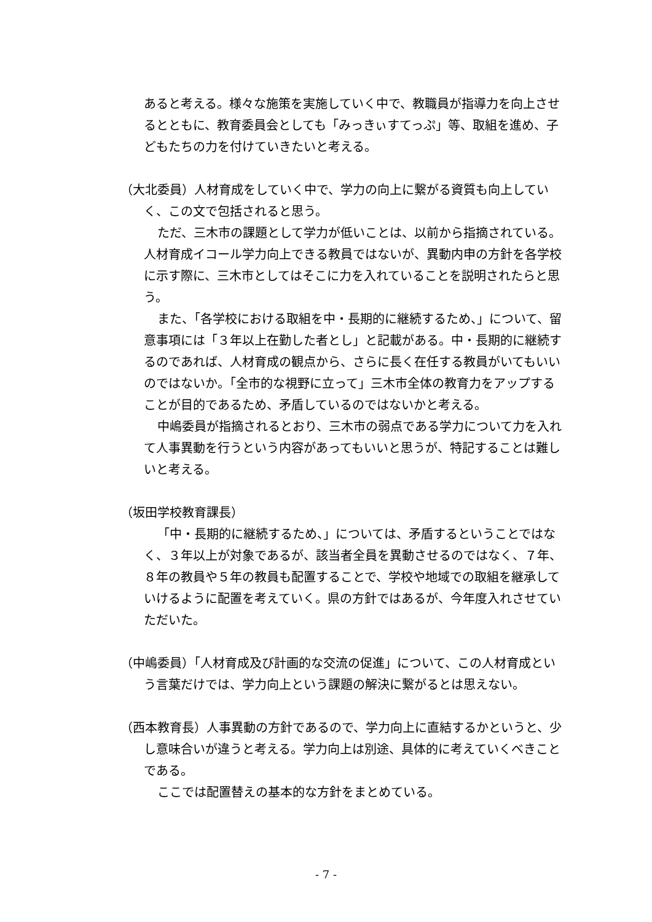あると考える。様々な施策を実施していく中で、教職員が指導力を向上させるとともに、教育委員会としても「みっきぃすてっぷ」等、取組を進め、子どもたちの力を付けていきたいと考える。
（大北委員）人材育成をしていく中で、学力の向上に繋がる資質も向上していく、この文で包括されると思う。
ただ、三木市の課題として学力が低いことは、以前から指摘されている。人材育成イコール学力向上できる教員ではないが、異動内申の方針を各学校に示す際に、三木市としてはそこに力を入れていることを説明されたらと思う。
また、「各学校における取組を中・長期的に継続するため、」について、留意事項には「３年以上在勤した者とし」と記載がある。中・長期的に継続するのであれば、人材育成の観点から、さらに長く在任する教員がいてもいいのではないか。「全市的な視野に立って」三木市全体の教育力をアップすることが目的であるため、矛盾しているのではないかと考える。
中嶋委員が指摘されるとおり、三木市の弱点である学力について力を入れて人事異動を行うという内容があってもいいと思うが、特記することは難しいと考える。
（坂田学校教育課長）
「中・長期的に継続するため、」については、矛盾するということではなく、３年以上が対象であるが、該当者全員を異動させるのではなく、７年、８年の教員や５年の教員も配置することで、学校や地域での取組を継承していけるように配置を考えていく。県の方針ではあるが、今年度入れさせていただいた。
（中嶋委員）「人材育成及び計画的な交流の促進」について、この人材育成という言葉だけでは、学力向上という課題の解決に繋がるとは思えない。
（西本教育長）人事異動の方針であるので、学力向上に直結するかというと、少し意味合いが違うと考える。学力向上は別途、具体的に考えていくべきことである。
ここでは配置替えの基本的な方針をまとめている。
- 7 -